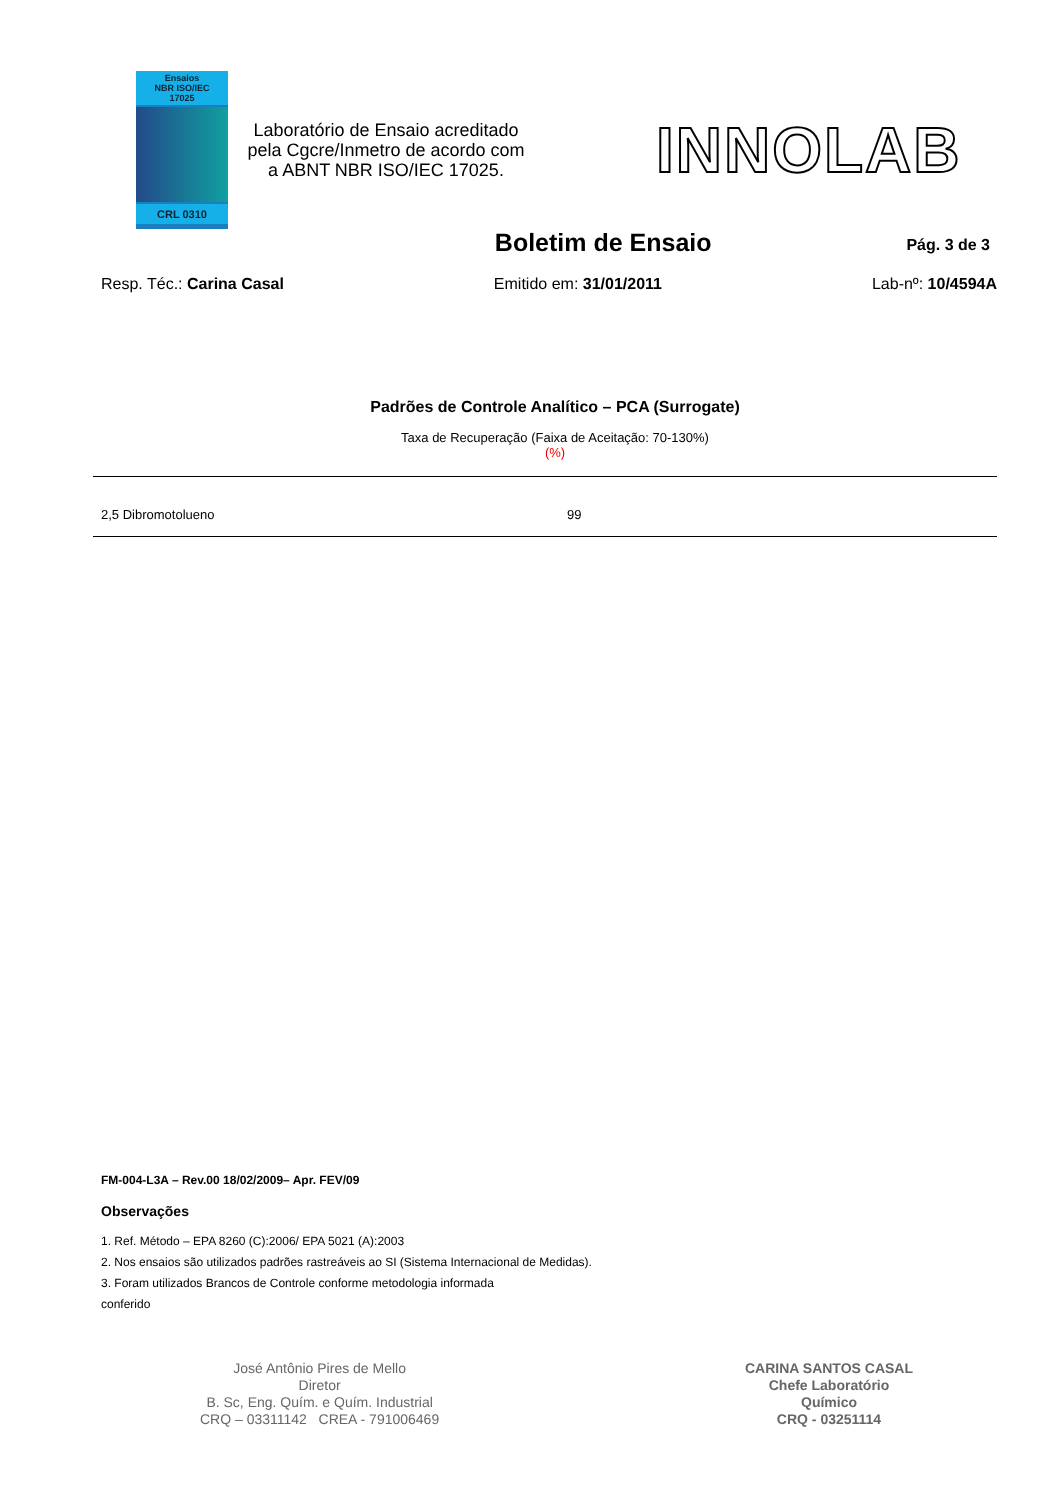Ensaios
NBR ISO/IEC
17025
CRL 0310
Laboratório de Ensaio acreditado pela Cgcre/Inmetro de acordo com a ABNT NBR ISO/IEC 17025.
INNOLAB
Boletim de Ensaio
Pág. 3 de 3
Resp. Téc.: Carina Casal Emitido em: 31/01/2011 Lab-nº: 10/4594A
Padrões de Controle Analítico – PCA (Surrogate)
Taxa de Recuperação (Faixa de Aceitação: 70-130%)
(%)
| 2,5 Dibromotolueno | 99 |
FM-004-L3A – Rev.00 18/02/2009– Apr. FEV/09
Observações
1. Ref. Método – EPA 8260 (C):2006/ EPA 5021 (A):2003
2. Nos ensaios são utilizados padrões rastreáveis ao SI (Sistema Internacional de Medidas).
3. Foram utilizados Brancos de Controle conforme metodologia informada
conferido
José Antônio Pires de Mello
Diretor
B. Sc, Eng. Quím. e Quím. Industrial
CRQ – 03311142 CREA - 791006469
CARINA SANTOS CASAL
Chefe Laboratório
Químico
CRQ - 03251114